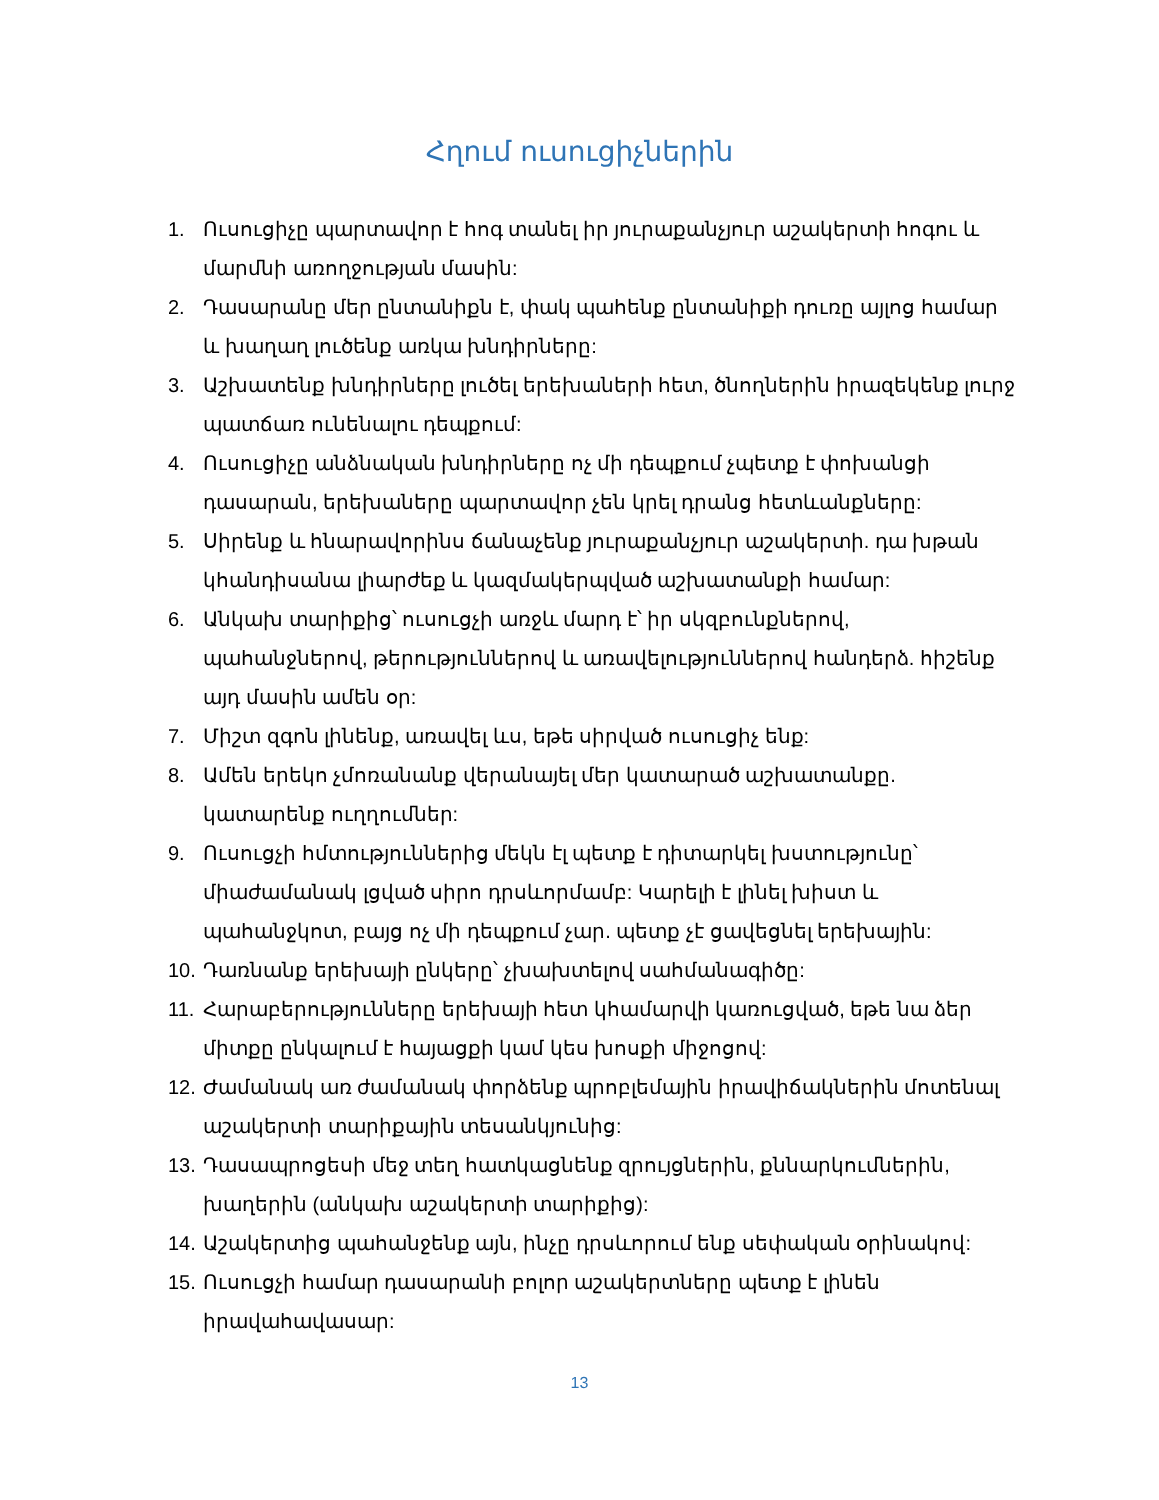Հղում ուսուցիչներին
1. Ուսուցիչը պարտավոր է հոգ տանել իր յուրաքանչյուր աշակերտի հոգու և մարմնի առողջության մասին:
2. Դասարանը մեր ընտանիքն է, փակ պահենք ընտանիքի դուռը այլոց համար և խաղաղ լուծենք առկա խնդիրները:
3. Աշխատենք խնդիրները լուծել երեխաների հետ, ծնողներին իրազեկենք լուրջ պատճառ ունենալու դեպքում:
4. Ուսուցիչը անձնական խնդիրները ոչ մի դեպքում չպետք է փոխանցի դասարան, երեխաները պարտավոր չեն կրել դրանց հետևանքները:
5. Սիրենք և հնարավորինս ճանաչենք յուրաքանչյուր աշակերտի. դա խթան կհանդիսանա լիարժեք և կազմակերպված աշխատանքի համար:
6. Անկախ տարիքից՝ ուսուցչի առջև մարդ է՝ իր սկզբունքներով, պահանջներով, թերություններով և առավելություններով հանդերձ. հիշենք այդ մասին ամեն օր:
7. Միշտ զգոն լինենք, առավել ևս, եթե սիրված ուսուցիչ ենք:
8. Ամեն երեկո չմոռանանք վերանայել մեր կատարած աշխատանքը. կատարենք ուղղումներ:
9. Ուսուցչի հմտություններից մեկն էլ պետք է դիտարկել խստությունը՝ միաժամանակ լցված սիրո դրսևորմամբ: Կարելի է լինել խիստ և պահանջկոտ, բայց ոչ մի դեպքում չար. պետք չէ ցավեցնել երեխային:
10. Դառնանք երեխայի ընկերը՝ չխախտելով սահմանագիծը:
11. Հարաբերությունները երեխայի հետ կհամարվի կառուցված, եթե նա ձեր միտքը ընկալում է հայացքի կամ կես խոսքի միջոցով:
12. Ժամանակ առ ժամանակ փորձենք պրոբլեմային իրավիճակներին մոտենալ աշակերտի տարիքային տեսանկյունից:
13. Դասապրոցեսի մեջ տեղ հատկացնենք զրույցներին, քննարկումներին, խաղերին (անկախ աշակերտի տարիքից):
14. Աշակերտից պահանջենք այն, ինչը դրսևորում ենք սեփական օրինակով:
15. Ուսուցչի համար դասարանի բոլոր աշակերտները պետք է լինեն իրավահավասար:
13